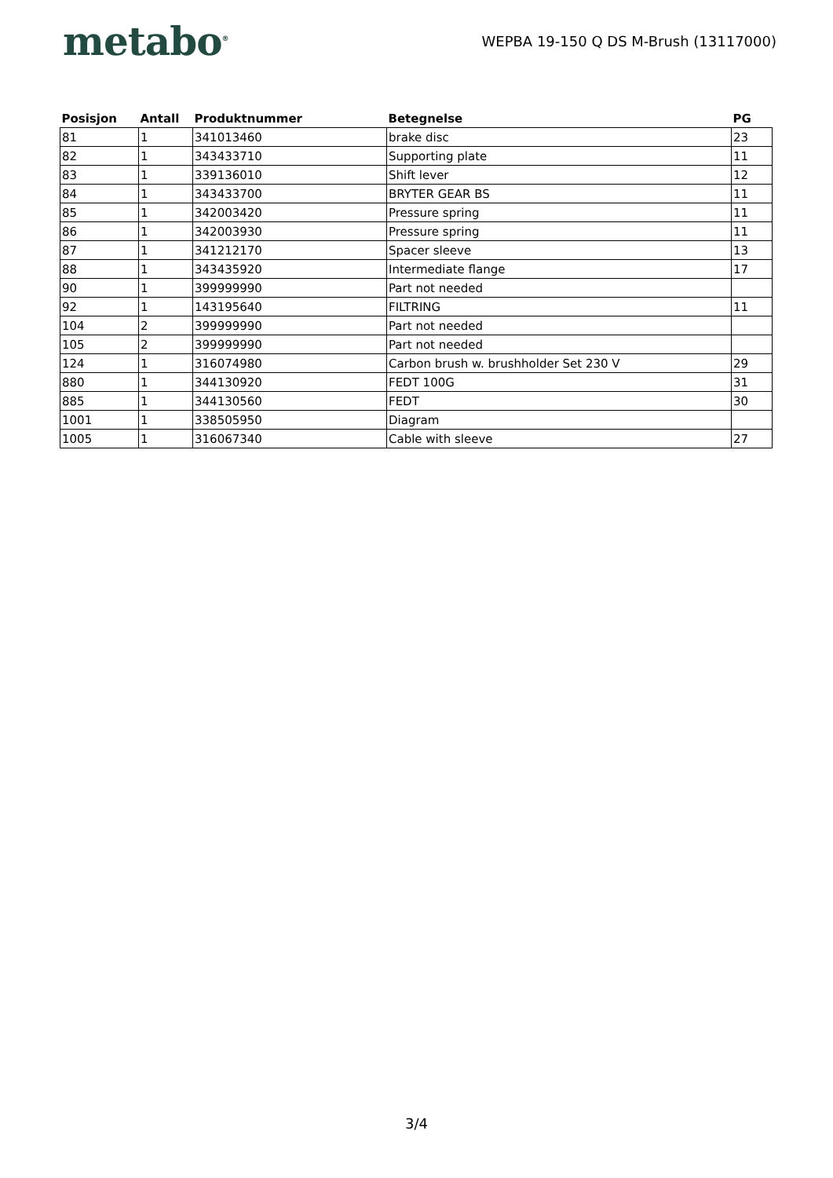metabo<sup>®</sup>
WEPBA 19-150 Q DS M-Brush (13117000)
| Posisjon | Antall | Produktnummer | Betegnelse | PG |
| --- | --- | --- | --- | --- |
| 81 | 1 | 341013460 | brake disc | 23 |
| 82 | 1 | 343433710 | Supporting plate | 11 |
| 83 | 1 | 339136010 | Shift lever | 12 |
| 84 | 1 | 343433700 | BRYTER GEAR BS | 11 |
| 85 | 1 | 342003420 | Pressure spring | 11 |
| 86 | 1 | 342003930 | Pressure spring | 11 |
| 87 | 1 | 341212170 | Spacer sleeve | 13 |
| 88 | 1 | 343435920 | Intermediate flange | 17 |
| 90 | 1 | 399999990 | Part not needed | |
| 92 | 1 | 143195640 | FILTRING | 11 |
| 104 | 2 | 399999990 | Part not needed | |
| 105 | 2 | 399999990 | Part not needed | |
| 124 | 1 | 316074980 | Carbon brush w. brushholder Set 230 V | 29 |
| 880 | 1 | 344130920 | FEDT 100G | 31 |
| 885 | 1 | 344130560 | FEDT | 30 |
| 1001 | 1 | 338505950 | Diagram | |
| 1005 | 1 | 316067340 | Cable with sleeve | 27 |
3/4